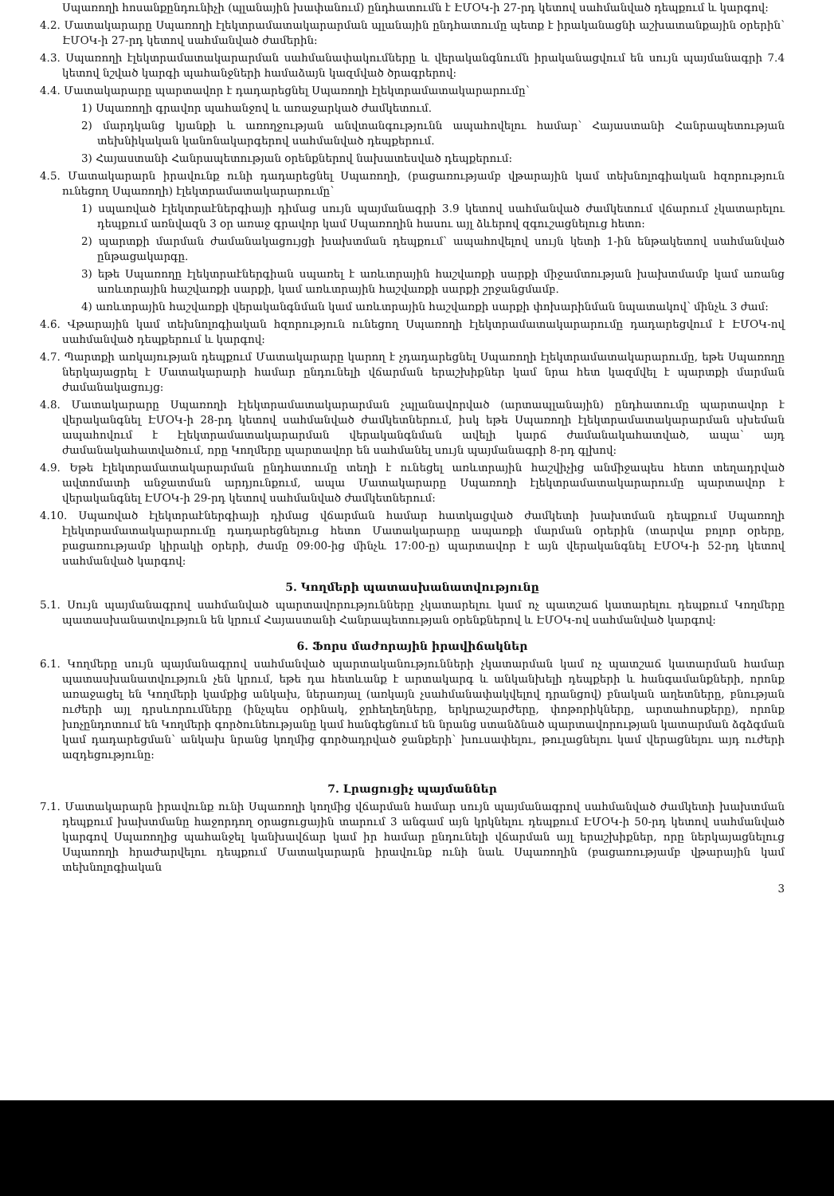Սպառողի հոսանքընդունիչի (պլանային խափանում) ընդհատումն է ԷՄՕԿ-ի 27-րդ կետով սահմանված դեպքում և կարգով:
4.2. Մատակարարը Սպառողի էլեկտրամատակարարման պլանային ընդհատումը պետք է իրականացնի աշխատանքային օրերին՝ ԷՄՕԿ-ի 27-րդ կետով սահմանված ժամերին:
4.3. Սպառողի էլեկտրամատակարարման սահմանափակումները և վերականգնումն իրականացվում են սույն պայմանագրի 7.4 կետով նշված կարգի պահանջների համաձայն կազմված ծրագրերով:
4.4. Մատակարարը պարտավոր է դադարեցնել Սպառողի էլեկտրամատակարարումը՝
1) Սպառողի գրավոր պահանջով և առաջարկած ժամկետում.
2) մարդկանց կյանքի և առողջության անվտանգությունն ապահովելու համար՝ Հայաստանի Հանրապետության տեխնիկական կանոնակարգերով սահմանված դեպքերում.
3) Հայաստանի Հանրապետության օրենքներով նախատեսված դեպքերում:
4.5. Մատակարարն իրավունք ունի դադարեցնել Սպառողի, (բացառությամբ վթարային կամ տեխնոլոգիական հզորություն ունեցող Սպառողի) էլեկտրամատակարարումը՝
1) սպառված էլեկտրաէներգիայի դիմաց սույն պայմանագրի 3.9 կետով սահմանված ժամկետում վճարում չկատարելու դեպքում առնվազն 3 օր առաջ գրավոր կամ Սպառողին հասու այլ ձևերով զգուշացնելուց հետո:
2) պարտքի մարման ժամանակացույցի խախտման դեպքում՝ ապահովելով սույն կետի 1-ին ենթակետով սահմանված ընթացակարգը.
3) եթե Սպառողը էլեկտրաէներգիան սպառել է առևտրային հաշվառքի սարքի միջամտության խախտմամբ կամ առանց առևտրային հաշվառքի սարքի, կամ առևտրային հաշվառքի սարքի շրջանցմամբ.
4) առևտրային հաշվառքի վերականգնման կամ առևտրային հաշվառքի սարքի փոխարինման նպատակով՝ մինչև 3 ժամ:
4.6. Վթարային կամ տեխնոլոգիական հզորություն ունեցող Սպառողի էլեկտրամատակարարումը դադարեցվում է ԷՄՕԿ-ով սահմանված դեպքերում և կարգով:
4.7. Պարտքի առկայության դեպքում Մատակարարը կարող է չդադարեցնել Սպառողի էլեկտրամատակարարումը, եթե Սպառողը ներկայացրել է Մատակարարի համար ընդունելի վճարման երաշխիքներ կամ նրա հետ կազմվել է պարտքի մարման ժամանակացույց:
4.8. Մատակարարը Սպառողի էլեկտրամատակարարման չպլանավորված (արտապլանային) ընդհատումը պարտավոր է վերականգնել ԷՄՕԿ-ի 28-րդ կետով սահմանված ժամկետներում, իսկ եթե Սպառողի էլեկտրամատակարարման սխեման ապահովում է էլեկտրամատակարարման վերականգնման ավելի կարճ ժամանակահատված, ապա՝ այդ ժամանակահատվածում, որը Կողմերը պարտավոր են սահմանել սույն պայմանագրի 8-րդ գլխով:
4.9. Եթե էլեկտրամատակարարման ընդհատումը տեղի է ունեցել առևտրային հաշվիչից անմիջապես հետո տեղադրված ավտոմատի անջատման արդյունքում, ապա Մատակարարը Սպառողի էլեկտրամատակարարումը պարտավոր է վերականգնել ԷՄՕԿ-ի 29-րդ կետով սահմանված ժամկետներում:
4.10. Սպառված էլեկտրաէներգիայի դիմաց վճարման համար հատկացված ժամկետի խախտման դեպքում Սպառողի էլեկտրամատակարարումը դադարեցնելուց հետո Մատակարարը ապառքի մարման օրերին (տարվա բոլոր օրերը, բացառությամբ կիրակի օրերի, ժամը 09:00-ից մինչև 17:00-ը) պարտավոր է այն վերականգնել ԷՄՕԿ-ի 52-րդ կետով սահմանված կարգով:
5. Կողմերի պատասխանատվությունը
5.1. Սույն պայմանագրով սահմանված պարտավորությունները չկատարելու կամ ոչ պատշաճ կատարելու դեպքում Կողմերը պատասխանատվություն են կրում Հայաստանի Հանրապետության օրենքներով և ԷՄՕԿ-ով սահմանված կարգով:
6. Ֆորս մաժորային իրավիճակներ
6.1. Կողմերը սույն պայմանագրով սահմանված պարտականությունների չկատարման կամ ոչ պատշաճ կատարման համար պատասխանատվություն չեն կրում, եթե դա հետևանք է արտակարգ և անկանխելի դեպքերի և հանգամանքների, որոնք առաջացել են Կողմերի կամքից անկախ, ներառյալ (առկայն չսահմանափակվելով դրանցով) բնական աղետները, բնության ուժերի այլ դրսևորումները (ինչպես օրինակ, ջրհեղեղները, երկրաշարժերը, փոթորիկները, արտահոսքերը), որոնք խոչընդոտում են Կողմերի գործունեությանը կամ հանգեցնում են նրանց ստանձնած պարտավորության կատարման ձգձգման կամ դադարեցման՝ անկախ նրանց կողմից գործադրված ջանքերի՝ խուսափելու, թուլացնելու կամ վերացնելու այդ ուժերի ազդեցությունը:
7. Լրացուցիչ պայմաններ
7.1. Մատակարարն իրավունք ունի Սպառողի կողմից վճարման համար սույն պայմանագրով սահմանված ժամկետի խախտման դեպքում խախտմանը հաջորդող օրացուցային տարում 3 անգամ այն կրկնելու դեպքում ԷՄՕԿ-ի 50-րդ կետով սահմանված կարգով Սպառողից պահանջել կանխավճար կամ իր համար ընդունելի վճարման այլ երաշխիքներ, որը ներկայացնելուց Սպառողի հրաժարվելու դեպքում Մատակարարն իրավունք ունի նաև Սպառողին (բացառությամբ վթարային կամ տեխնոլոգիական
3